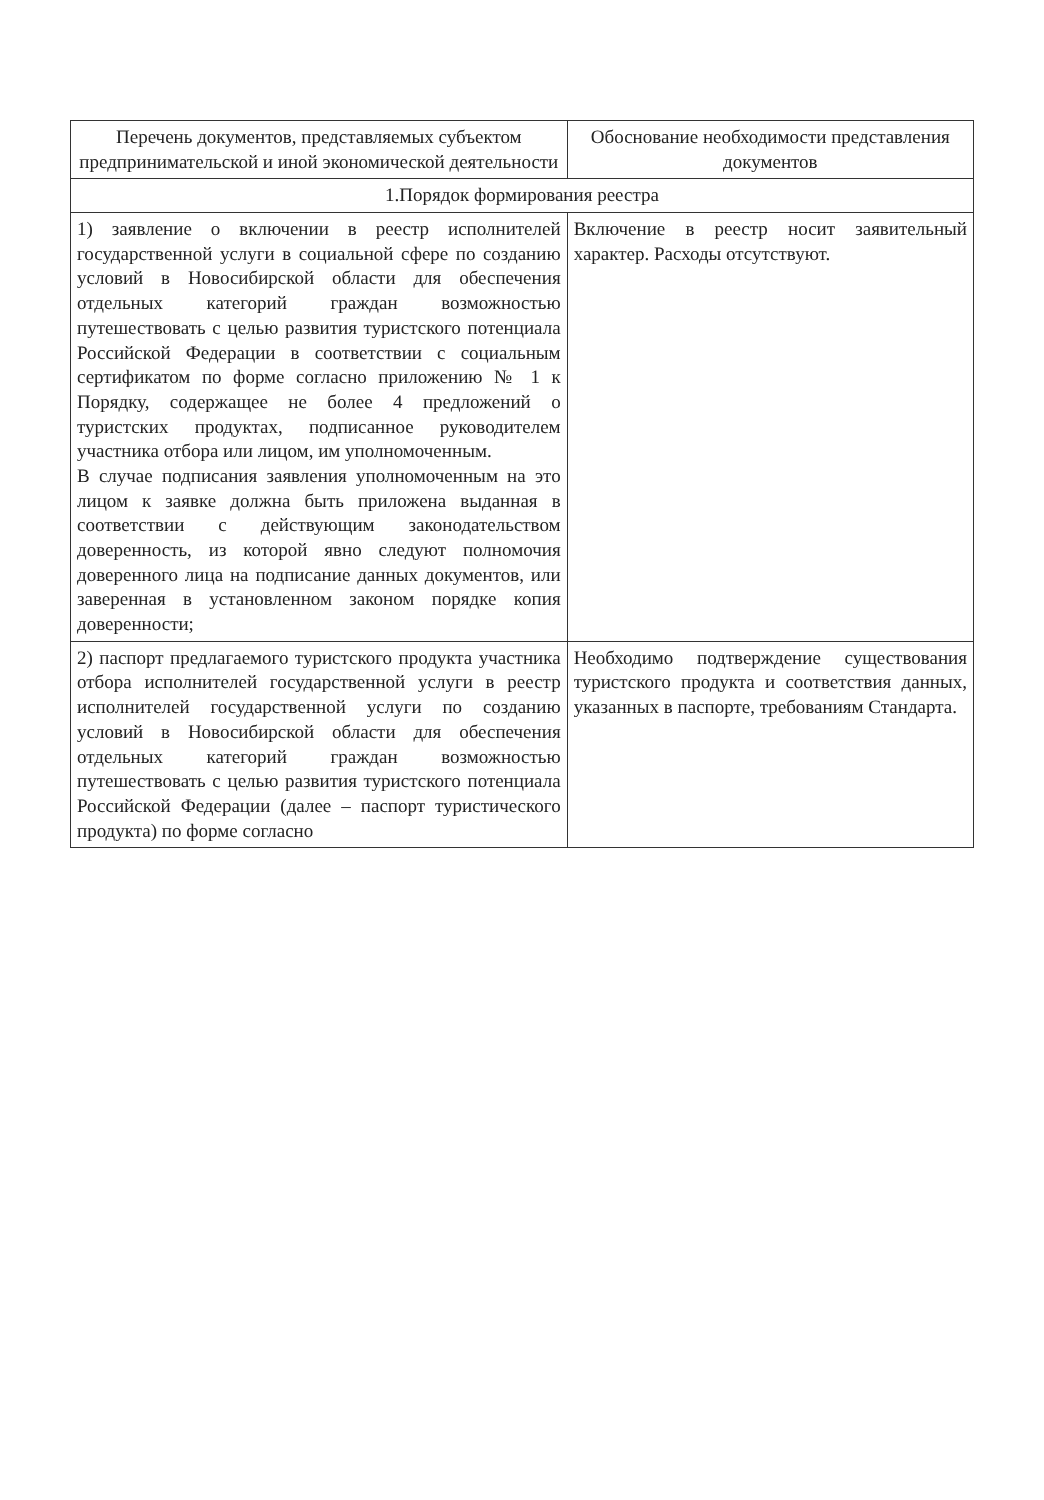| Перечень документов, представляемых субъектом предпринимательской и иной экономической деятельности | Обоснование необходимости представления документов |
| --- | --- |
| 1.Порядок формирования реестра | |
| 1) заявление о включении в реестр исполнителей государственной услуги в социальной сфере по созданию условий в Новосибирской области для обеспечения отдельных категорий граждан возможностью путешествовать с целью развития туристского потенциала Российской Федерации в соответствии с социальным сертификатом по форме согласно приложению № 1 к Порядку, содержащее не более 4 предложений о туристских продуктах, подписанное руководителем участника отбора или лицом, им уполномоченным. В случае подписания заявления уполномоченным на это лицом к заявке должна быть приложена выданная в соответствии с действующим законодательством доверенность, из которой явно следуют полномочия доверенного лица на подписание данных документов, или заверенная в установленном законом порядке копия доверенности; | Включение в реестр носит заявительный характер. Расходы отсутствуют. |
| 2) паспорт предлагаемого туристского продукта участника отбора исполнителей государственной услуги в реестр исполнителей государственной услуги по созданию условий в Новосибирской области для обеспечения отдельных категорий граждан возможностью путешествовать с целью развития туристского потенциала Российской Федерации (далее – паспорт туристического продукта) по форме согласно | Необходимо подтверждение существования туристского продукта и соответствия данных, указанных в паспорте, требованиям Стандарта. |